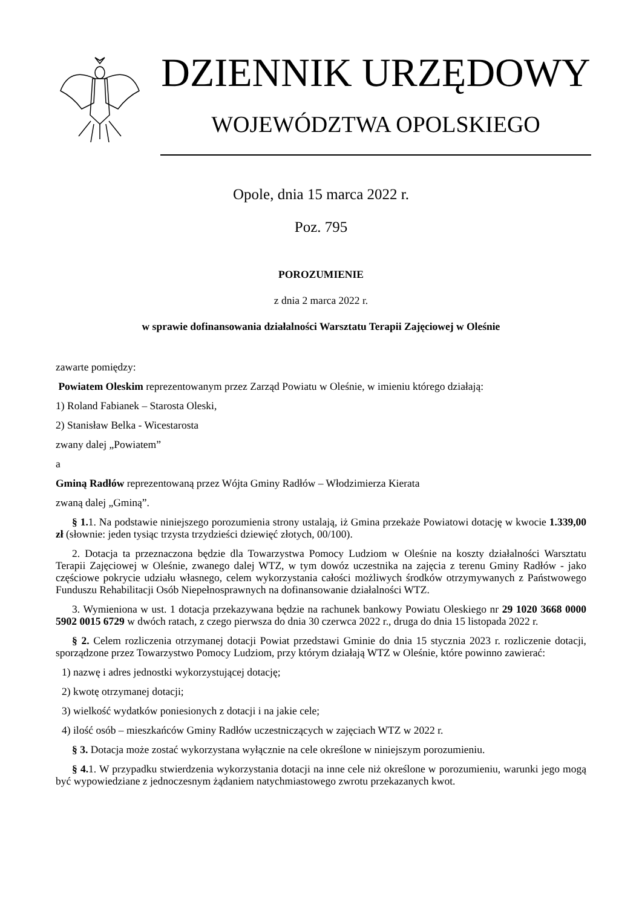DZIENNIK URZĘDOWY
WOJEWÓDZTWA OPOLSKIEGO
Opole, dnia 15 marca 2022 r.
Poz. 795
POROZUMIENIE
z dnia 2 marca 2022 r.
w sprawie dofinansowania działalności Warsztatu Terapii Zajęciowej w Oleśnie
zawarte pomiędzy:
Powiatem Oleskim reprezentowanym przez Zarząd Powiatu w Oleśnie, w imieniu którego działają:
1) Roland Fabianek – Starosta Oleski,
2) Stanisław Belka - Wicestarosta
zwany dalej „Powiatem”
a
Gminą Radłów reprezentowaną przez Wójta Gminy Radłów – Włodzimierza Kierata
zwaną dalej „Gminą”.
§ 1. 1. Na podstawie niniejszego porozumienia strony ustalają, iż Gmina przekaże Powiatowi dotację w kwocie 1.339,00 zł (słownie: jeden tysiąc trzysta trzydzieści dziewięć złotych, 00/100).
2. Dotacja ta przeznaczona będzie dla Towarzystwa Pomocy Ludziom w Oleśnie na koszty działalności Warsztatu Terapii Zajęciowej w Oleśnie, zwanego dalej WTZ, w tym dowóz uczestnika na zajęcia z terenu Gminy Radłów - jako częściowe pokrycie udziału własnego, celem wykorzystania całości możliwych środków otrzymywanych z Państwowego Funduszu Rehabilitacji Osób Niepełnosprawnych na dofinansowanie działalności WTZ.
3. Wymieniona w ust. 1 dotacja przekazywana będzie na rachunek bankowy Powiatu Oleskiego nr 29 1020 3668 0000 5902 0015 6729 w dwóch ratach, z czego pierwsza do dnia 30 czerwca 2022 r., druga do dnia 15 listopada 2022 r.
§ 2. Celem rozliczenia otrzymanej dotacji Powiat przedstawi Gminie do dnia 15 stycznia 2023 r. rozliczenie dotacji, sporządzone przez Towarzystwo Pomocy Ludziom, przy którym działają WTZ w Oleśnie, które powinno zawierać:
1) nazwę i adres jednostki wykorzystującej dotację;
2) kwotę otrzymanej dotacji;
3) wielkość wydatków poniesionych z dotacji i na jakie cele;
4) ilość osób – mieszkańców Gminy Radłów uczestniczących w zajęciach WTZ w 2022 r.
§ 3. Dotacja może zostać wykorzystana wyłącznie na cele określone w niniejszym porozumieniu.
§ 4. 1. W przypadku stwierdzenia wykorzystania dotacji na inne cele niż określone w porozumieniu, warunki jego mogą być wypowiedziane z jednoczesnym żądaniem natychmiastowego zwrotu przekazanych kwot.